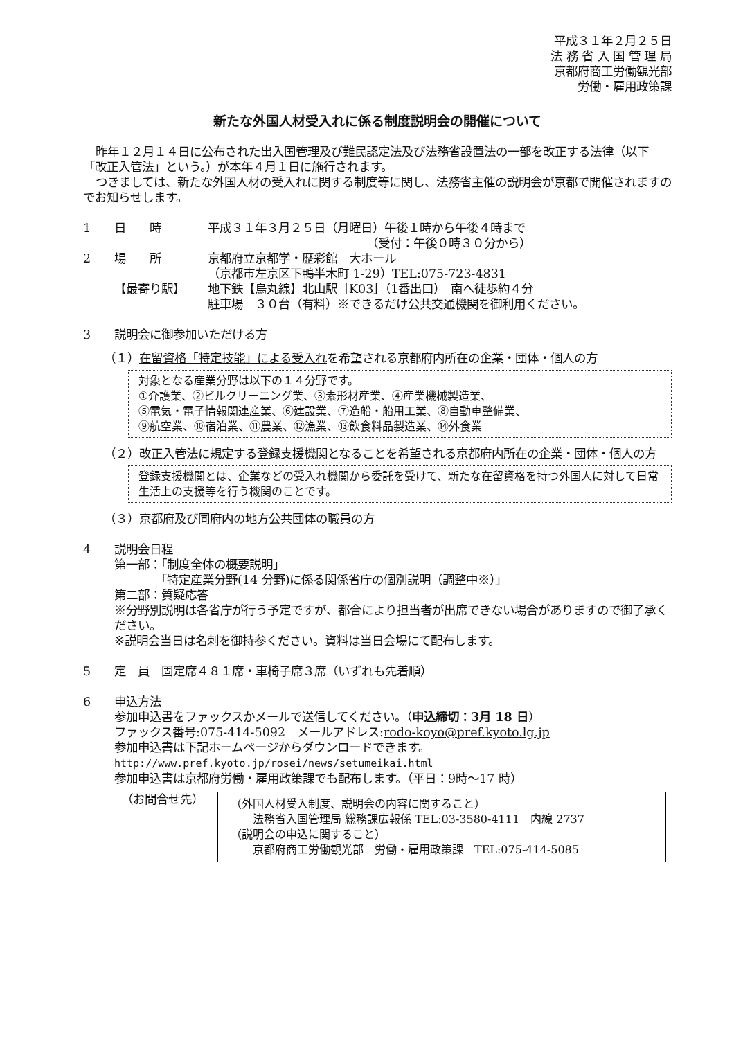平成３１年２月２５日
法 務 省 入 国 管 理 局
京都府商工労働観光部
労働・雇用政策課
新たな外国人材受入れに係る制度説明会の開催について
昨年１２月１４日に公布された出入国管理及び難民認定法及び法務省設置法の一部を改正する法律（以下「改正入管法」という。）が本年４月１日に施行されます。
つきましては、新たな外国人材の受入れに関する制度等に関し、法務省主催の説明会が京都で開催されますのでお知らせします。
1 日　　時 平成３１年３月２５日（月曜日）午後１時から午後４時まで
　　　　　　　　　　　　　　（受付：午後０時３０分から）
2 場　　所 京都府立京都学・歴彩館　大ホール
（京都市左京区下鴨半木町 1-29）TEL:075-723-4831
【最寄り駅】 地下鉄【烏丸線】北山駅［K03］（1番出口）　南へ徒歩約４分
駐車場　３０台（有料）※できるだけ公共交通機関を御利用ください。
3 説明会に御参加いただける方
（１）在留資格「特定技能」による受入れを希望される京都府内所在の企業・団体・個人の方
対象となる産業分野は以下の１４分野です。
①介護業、②ビルクリーニング業、③素形材産業、④産業機械製造業、
⑤電気・電子情報関連産業、⑥建設業、⑦造船・船用工業、⑧自動車整備業、
⑨航空業、⑩宿泊業、⑪農業、⑫漁業、⑬飲食料品製造業、⑭外食業
（２）改正入管法に規定する登録支援機関となることを希望される京都府内所在の企業・団体・個人の方
登録支援機関とは、企業などの受入れ機関から委託を受けて、新たな在留資格を持つ外国人に対して日常生活上の支援等を行う機関のことです。
（３）京都府及び同府内の地方公共団体の職員の方
4 説明会日程
第一部：「制度全体の概要説明」
　　　　「特定産業分野(14 分野)に係る関係省庁の個別説明（調整中※）」
第二部：質疑応答
※分野別説明は各省庁が行う予定ですが、都合により担当者が出席できない場合がありますので御了承ください。
※説明会当日は名刺を御持参ください。資料は当日会場にて配布します。
5 定　員　固定席４８１席・車椅子席３席（いずれも先着順）
6 申込方法
参加申込書をファックスかメールで送信してください。（申込締切：3月 18 日）
ファックス番号:075-414-5092　メールアドレス:rodo-koyo@pref.kyoto.lg.jp
参加申込書は下記ホームページからダウンロードできます。
http://www.pref.kyoto.jp/rosei/news/setumeikai.html
参加申込書は京都府労働・雇用政策課でも配布します。（平日：9時～17 時）
（お問合せ先）
（外国人材受入制度、説明会の内容に関すること）
　　法務省入国管理局 総務課広報係 TEL:03-3580-4111　内線 2737
（説明会の申込に関すること）
　　京都府商工労働観光部　労働・雇用政策課　TEL:075-414-5085